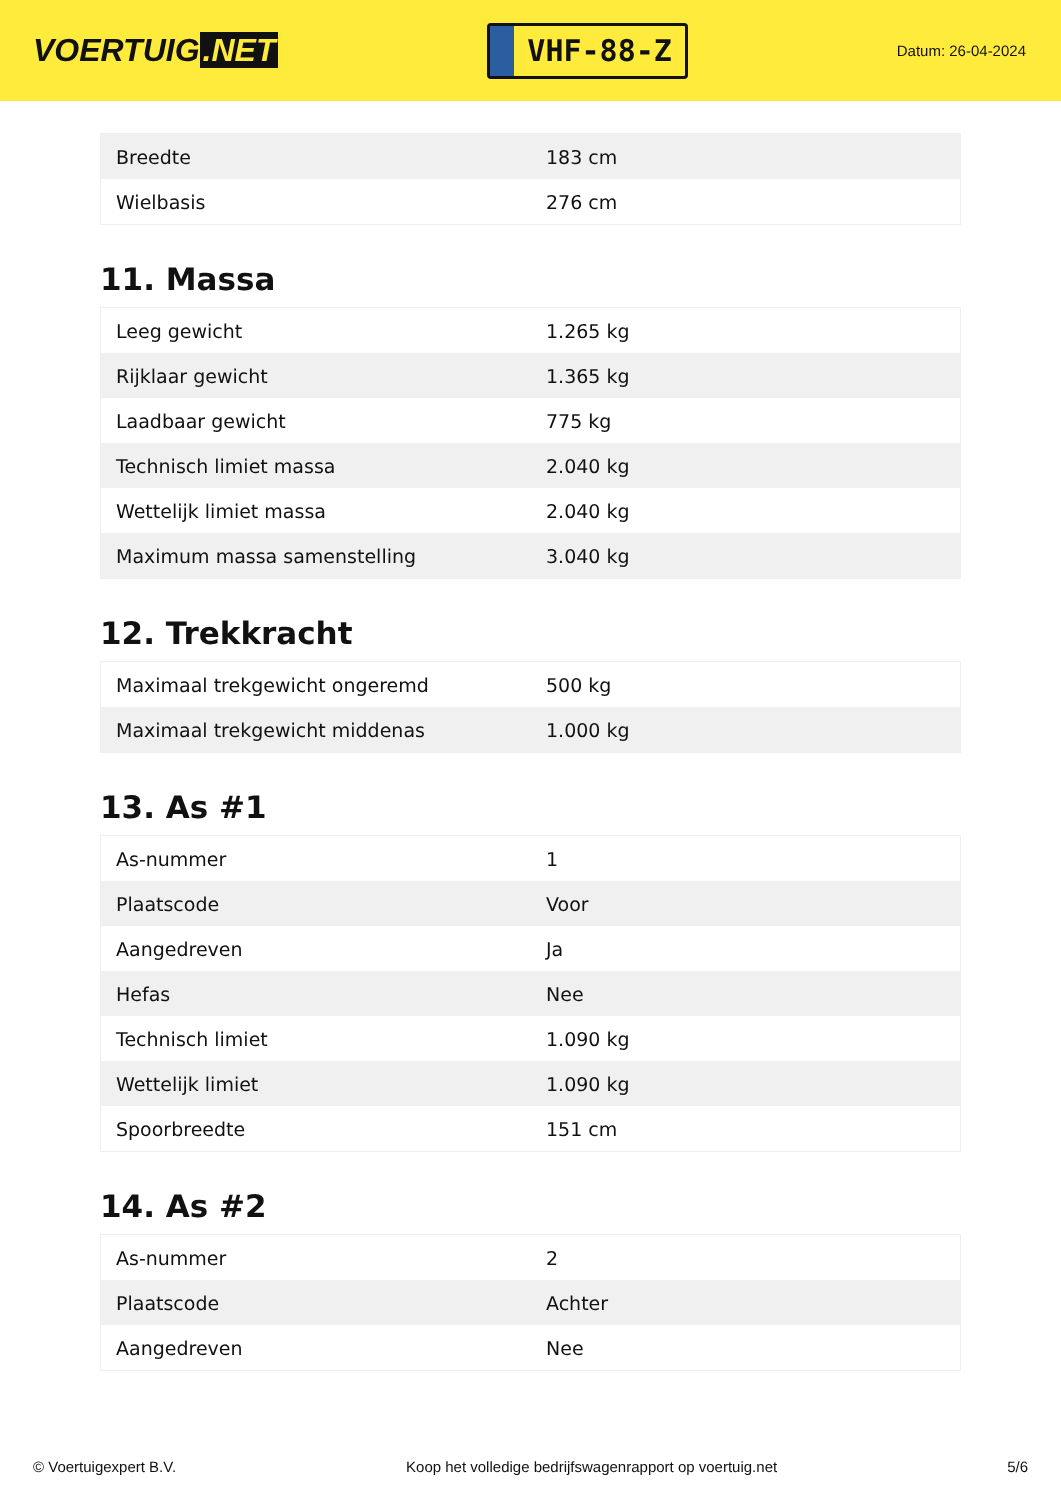VOERTUIG.NET
VHF-88-Z
Datum: 26-04-2024
| Breedte | 183 cm |
| Wielbasis | 276 cm |
11. Massa
| Leeg gewicht | 1.265 kg |
| Rijklaar gewicht | 1.365 kg |
| Laadbaar gewicht | 775 kg |
| Technisch limiet massa | 2.040 kg |
| Wettelijk limiet massa | 2.040 kg |
| Maximum massa samenstelling | 3.040 kg |
12. Trekkracht
| Maximaal trekgewicht ongeremd | 500 kg |
| Maximaal trekgewicht middenas | 1.000 kg |
13. As #1
| As-nummer | 1 |
| Plaatscode | Voor |
| Aangedreven | Ja |
| Hefas | Nee |
| Technisch limiet | 1.090 kg |
| Wettelijk limiet | 1.090 kg |
| Spoorbreedte | 151 cm |
14. As #2
| As-nummer | 2 |
| Plaatscode | Achter |
| Aangedreven | Nee |
© Voertuigexpert B.V. Koop het volledige bedrijfswagenrapport op voertuig.net 5/6